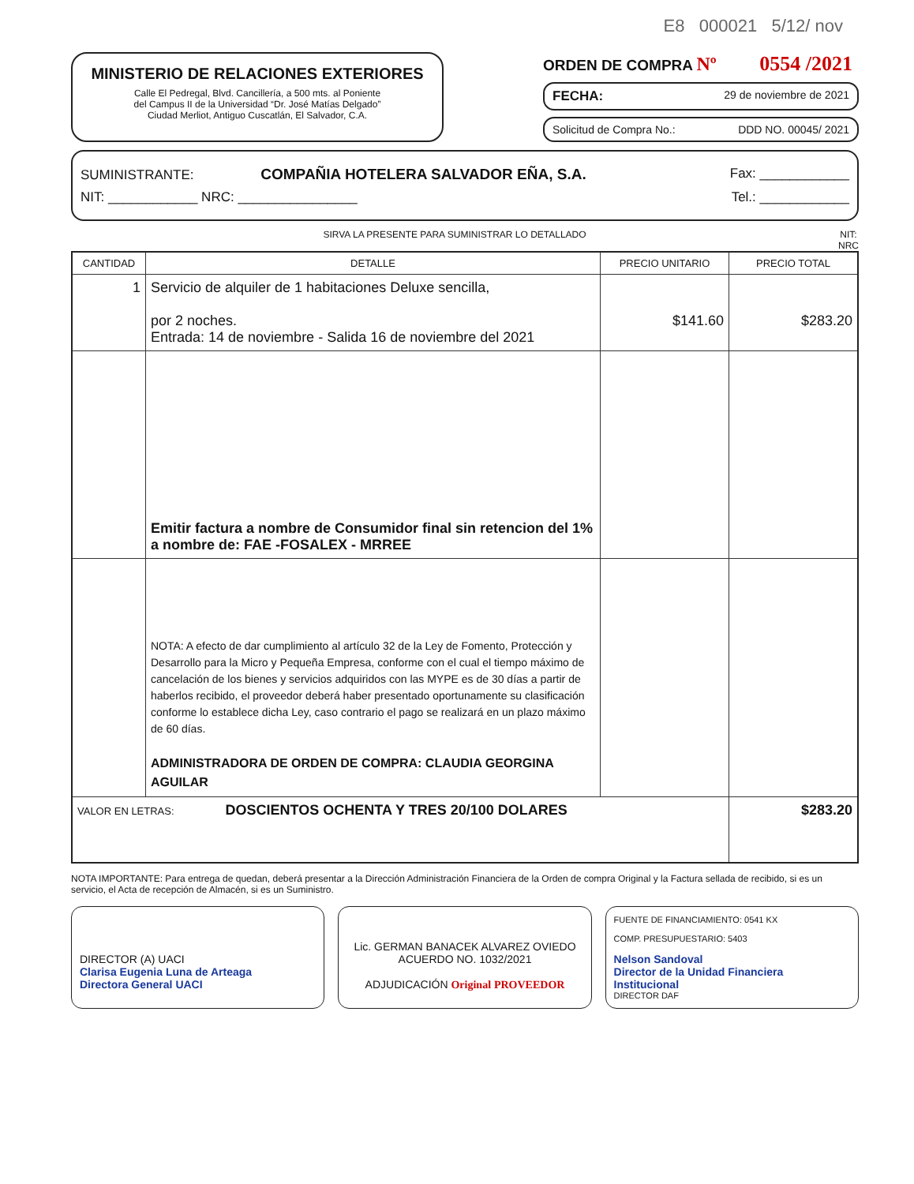E8 000021 5/12/ nov
MINISTERIO DE RELACIONES EXTERIORES
Calle El Pedregal, Blvd. Cancillería, a 500 mts. al Poniente
del Campus II de la Universidad “Dr. José Matías Delgado”
Ciudad Merliot, Antiguo Cuscatlán, El Salvador, C.A.
ORDEN DE COMPRA Nº 0554 /2021
FECHA: 29 de noviembre de 2021
Solicitud de Compra No.: DDD NO. 00045/ 2021
SUMINISTRANTE: COMPAÑIA HOTELERA SALVADOR EÑA, S.A. Fax: ____________
NIT: ____________ NRC: ________________ Tel.: ____________
SIRVA LA PRESENTE PARA SUMINISTRAR LO DETALLADO NIT:
NRC
| CANTIDAD | DETALLE | PRECIO UNITARIO | PRECIO TOTAL |
| --- | --- | --- | --- |
| 1 | Servicio de alquiler de 1 habitaciones Deluxe sencilla, por 2 noches. Entrada: 14 de noviembre - Salida 16 de noviembre del 2021 | $141.60 | $283.20 |
| | Emitir factura a nombre de Consumidor final sin retencion del 1% a nombre de: FAE -FOSALEX - MRREE | | |
| | NOTA: A efecto de dar cumplimiento al artículo 32 de la Ley de Fomento, Protección y Desarrollo para la Micro y Pequeña Empresa, conforme con el cual el tiempo máximo de cancelación de los bienes y servicios adquiridos con las MYPE es de 30 días a partir de haberlos recibido, el proveedor deberá haber presentado oportunamente su clasificación conforme lo establece dicha Ley, caso contrario el pago se realizará en un plazo máximo de 60 días. ADMINISTRADORA DE ORDEN DE COMPRA: CLAUDIA GEORGINA AGUILAR | | |
| VALOR EN LETRAS: DOSCIENTOS OCHENTA Y TRES 20/100 DOLARES | | | $283.20 |
NOTA IMPORTANTE: Para entrega de quedan, deberá presentar a la Dirección Administración Financiera de la Orden de compra Original y la Factura sellada de recibido, si es un servicio, el Acta de recepción de Almacén, si es un Suministro.
DIRECTOR (A) UACI
Clarisa Eugenia Luna de Arteaga
Directora General UACI
Lic. GERMAN BANACEK ALVAREZ OVIEDO
ACUERDO NO. 1032/2021
ADJUDICACIÓN Original PROVEEDOR
FUENTE DE FINANCIAMIENTO: 0541 KX
COMP. PRESUPUESTARIO: 5403
Nelson Sandoval
Director de la Unidad Financiera Institucional
DIRECTOR DAF